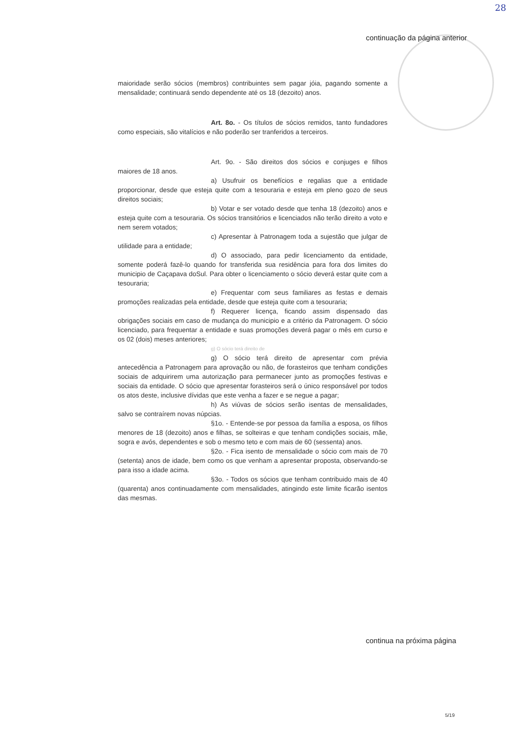28
continuação da página anterior
maioridade serão sócios (membros) contribuintes sem pagar jóia, pagando somente a mensalidade; continuará sendo dependente até os 18 (dezoito) anos.
Art. 8o. - Os títulos de sócios remidos, tanto fundadores como especiais, são vitalícios e não poderão ser tranferidos a terceiros.
Art. 9o. - São direitos dos sócios e conjuges e filhos maiores de 18 anos.
a) Usufruir os benefícios e regalias que a entidade proporcionar, desde que esteja quite com a tesouraria e esteja em pleno gozo de seus direitos sociais;
b) Votar e ser votado desde que tenha 18 (dezoito) anos e esteja quite com a tesouraria. Os sócios transitórios e licenciados não terão direito a voto e nem serem votados;
c) Apresentar à Patronagem toda a sujestão que julgar de utilidade para a entidade;
d) O associado, para pedir licenciamento da entidade, somente poderá fazê-lo quando for transferida sua residência para fora dos limites do municipio de Caçapava doSul. Para obter o licenciamento o sócio deverá estar quite com a tesouraria;
e) Frequentar com seus familiares as festas e demais promoções realizadas pela entidade, desde que esteja quite com a tesouraria;
f) Requerer licença, ficando assim dispensado das obrigações sociais em caso de mudança do municipio e a critério da Patronagem. O sócio licenciado, para frequentar a entidade e suas promoções deverá pagar o mês em curso e os 02 (dois) meses anteriores;
g) O sócio terá direito de
g) O sócio terá direito de apresentar com prévia antecedência a Patronagem para aprovação ou não, de forasteiros que tenham condições sociais de adquirirem uma autorização para permanecer junto as promoções festivas e sociais da entidade. O sócio que apresentar forasteiros será o único responsável por todos os atos deste, inclusive dívidas que este venha a fazer e se negue a pagar;
h) As viúvas de sócios serão isentas de mensalidades, salvo se contraírem novas núpcias.
§1o. - Entende-se por pessoa da família a esposa, os filhos menores de 18 (dezoito) anos e filhas, se solteiras e que tenham condições sociais, mãe, sogra e avós, dependentes e sob o mesmo teto e com mais de 60 (sessenta) anos.
§2o. - Fica isento de mensalidade o sócio com mais de 70 (setenta) anos de idade, bem como os que venham a apresentar proposta, observando-se para isso a idade acima.
§3o. - Todos os sócios que tenham contribuido mais de 40 (quarenta) anos continuadamente com mensalidades, atingindo este limite ficarão isentos das mesmas.
continua na próxima página
5/19